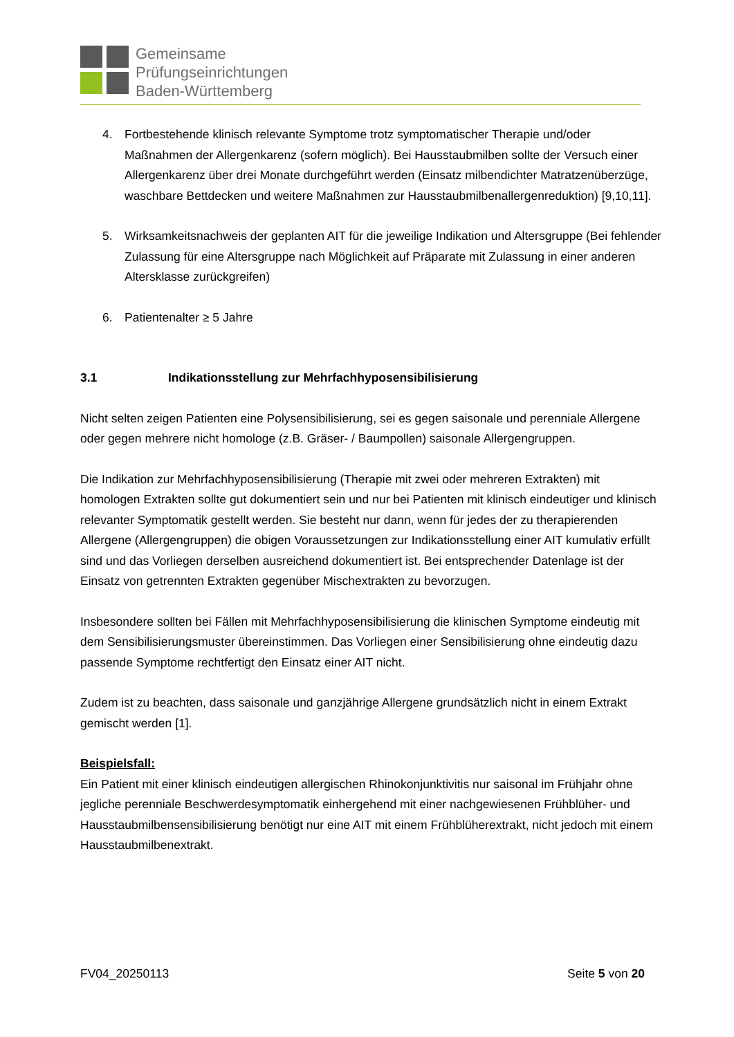Gemeinsame
Prüfungseinrichtungen
Baden-Württemberg
4. Fortbestehende klinisch relevante Symptome trotz symptomatischer Therapie und/oder Maßnahmen der Allergenkarenz (sofern möglich). Bei Hausstaubmilben sollte der Versuch einer Allergenkarenz über drei Monate durchgeführt werden (Einsatz milbendichter Matratzenüberzüge, waschbare Bettdecken und weitere Maßnahmen zur Hausstaubmilbenallergenreduktion) [9,10,11].
5. Wirksamkeitsnachweis der geplanten AIT für die jeweilige Indikation und Altersgruppe (Bei fehlender Zulassung für eine Altersgruppe nach Möglichkeit auf Präparate mit Zulassung in einer anderen Altersklasse zurückgreifen)
6. Patientenalter ≥ 5 Jahre
3.1 Indikationsstellung zur Mehrfachhyposensibilisierung
Nicht selten zeigen Patienten eine Polysensibilisierung, sei es gegen saisonale und perenniale Allergene oder gegen mehrere nicht homologe (z.B. Gräser- / Baumpollen) saisonale Allergengruppen.
Die Indikation zur Mehrfachhyposensibilisierung (Therapie mit zwei oder mehreren Extrakten) mit homologen Extrakten sollte gut dokumentiert sein und nur bei Patienten mit klinisch eindeutiger und klinisch relevanter Symptomatik gestellt werden. Sie besteht nur dann, wenn für jedes der zu therapierenden Allergene (Allergengruppen) die obigen Voraussetzungen zur Indikationsstellung einer AIT kumulativ erfüllt sind und das Vorliegen derselben ausreichend dokumentiert ist. Bei entsprechender Datenlage ist der Einsatz von getrennten Extrakten gegenüber Mischextrakten zu bevorzugen.
Insbesondere sollten bei Fällen mit Mehrfachhyposensibilisierung die klinischen Symptome eindeutig mit dem Sensibilisierungsmuster übereinstimmen. Das Vorliegen einer Sensibilisierung ohne eindeutig dazu passende Symptome rechtfertigt den Einsatz einer AIT nicht.
Zudem ist zu beachten, dass saisonale und ganzjährige Allergene grundsätzlich nicht in einem Extrakt gemischt werden [1].
Beispielsfall:
Ein Patient mit einer klinisch eindeutigen allergischen Rhinokonjunktivitis nur saisonal im Frühjahr ohne jegliche perenniale Beschwerdesymptomatik einhergehend mit einer nachgewiesenen Frühblüher- und Hausstaubmilbensensibilisierung benötigt nur eine AIT mit einem Frühblüherextrakt, nicht jedoch mit einem Hausstaubmilbenextrakt.
FV04_20250113 Seite 5 von 20